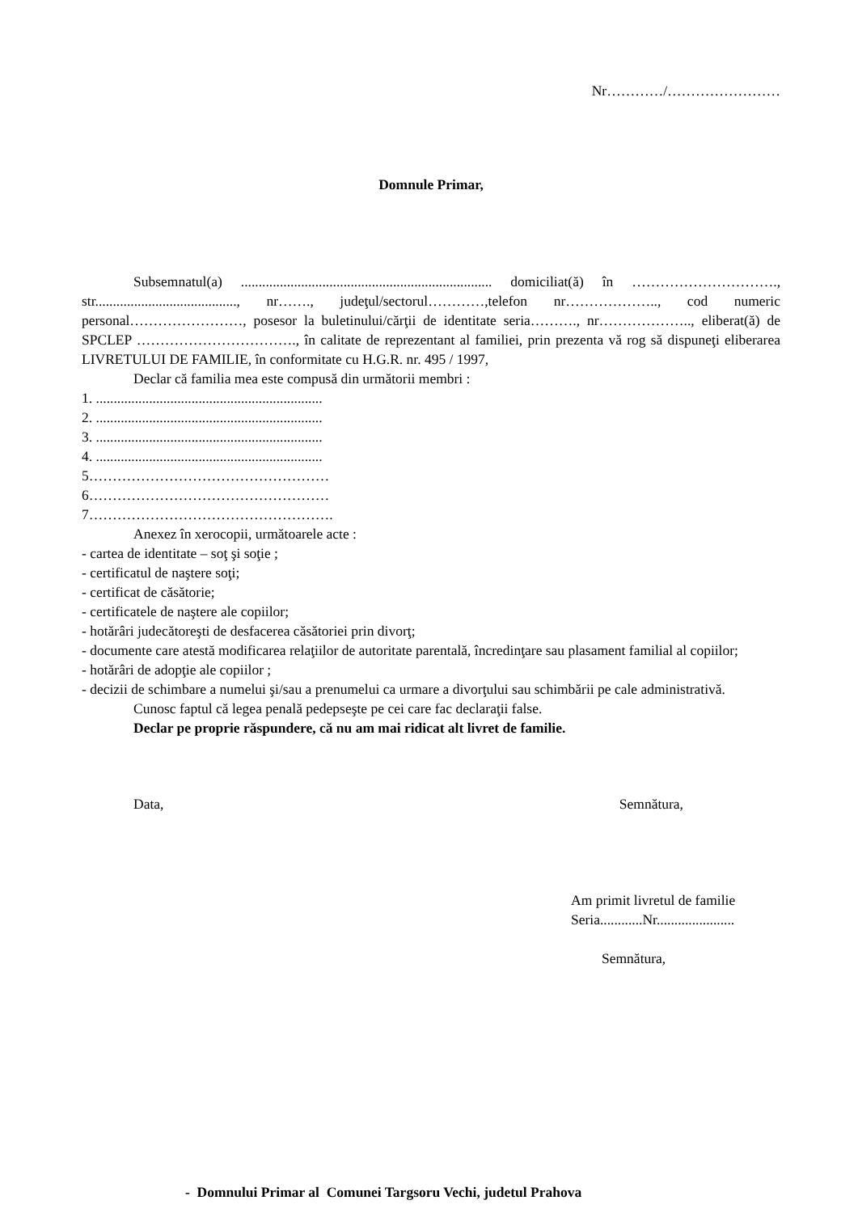Nr…………/……………………
Domnule Primar,
Subsemnatul(a) ....................................................................... domiciliat(ă) în …………………………., str........................................, nr……., judeţul/sectorul…………,telefon nr……………….., cod numeric personal……………………, posesor la buletinului/cărţii de identitate seria………., nr……………….., eliberat(ă) de SPCLEP ……………………………., în calitate de reprezentant al familiei, prin prezenta vă rog să dispuneţi eliberarea LIVRETULUI DE FAMILIE, în conformitate cu H.G.R. nr. 495 / 1997,
Declar că familia mea este compusă din următorii membri :
1. ................................................................
2. ................................................................
3. ................................................................
4. ................................................................
5……………………………………………
6……………………………………………
7…………………………………………….
Anexez în xerocopii, următoarele acte :
- cartea de identitate – soţ şi soţie ;
- certificatul de naştere soţi;
- certificat de căsătorie;
- certificatele de naştere ale copiilor;
- hotărâri judecătoreşti de desfacerea căsătoriei prin divorţ;
- documente care atestă modificarea relaţiilor de autoritate parentală, încredinţare sau plasament familial al copiilor;
- hotărâri de adopţie ale copiilor ;
- decizii de schimbare a numelui şi/sau a prenumelui ca urmare a divorţului sau schimbării pe cale administrativă.
Cunosc faptul că legea penală pedepseşte pe cei care fac declaraţii false.
Declar pe proprie răspundere, că nu am mai ridicat alt livret de familie.
Data, Semnătura,
Am primit livretul de familie
Seria............Nr......................
Semnătura,
- Domnului Primar al Comunei Targsoru Vechi, judetul Prahova